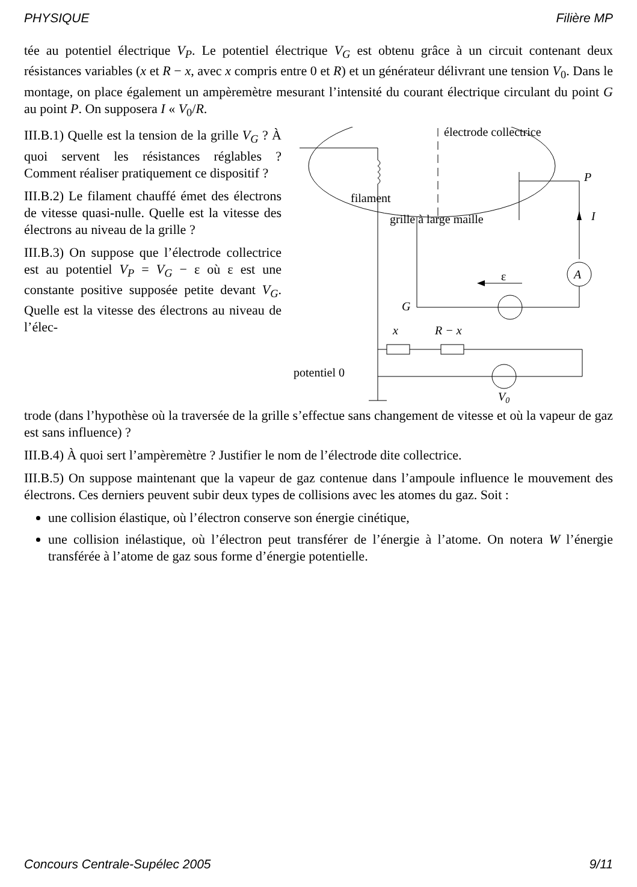PHYSIQUE Filière MP
tée au potentiel électrique V<sub>P</sub>. Le potentiel électrique V<sub>G</sub> est obtenu grâce à un circuit contenant deux résistances variables (x et R − x, avec x compris entre 0 et R) et un générateur délivrant une tension V<sub>0</sub>. Dans le montage, on place également un ampèremètre mesurant l’intensité du courant électrique circulant du point G au point P. On supposera I « V<sub>0</sub>/R.
III.B.1) Quelle est la tension de la grille V<sub>G</sub> ? À quoi servent les résistances réglables ? Comment réaliser pratiquement ce dispositif ?
III.B.2) Le filament chauffé émet des électrons de vitesse quasi-nulle. Quelle est la vitesse des électrons au niveau de la grille ?
III.B.3) On suppose que l’électrode collectrice est au potentiel V<sub>P</sub> = V<sub>G</sub> − ε où ε est une constante positive supposée petite devant V<sub>G</sub>. Quelle est la vitesse des électrons au niveau de l’élec-
filament
électrode collectrice
P
grille à large maille
I
A
ε
G
x
R − x
potentiel 0
V0
trode (dans l’hypothèse où la traversée de la grille s’effectue sans changement de vitesse et où la vapeur de gaz est sans influence) ?
III.B.4) À quoi sert l’ampèremètre ? Justifier le nom de l’électrode dite collectrice.
III.B.5) On suppose maintenant que la vapeur de gaz contenue dans l’ampoule influence le mouvement des électrons. Ces derniers peuvent subir deux types de collisions avec les atomes du gaz. Soit :
une collision élastique, où l’électron conserve son énergie cinétique,
une collision inélastique, où l’électron peut transférer de l’énergie à l’atome. On notera W l’énergie transférée à l’atome de gaz sous forme d’énergie potentielle.
Concours Centrale-Supélec 2005 9/11